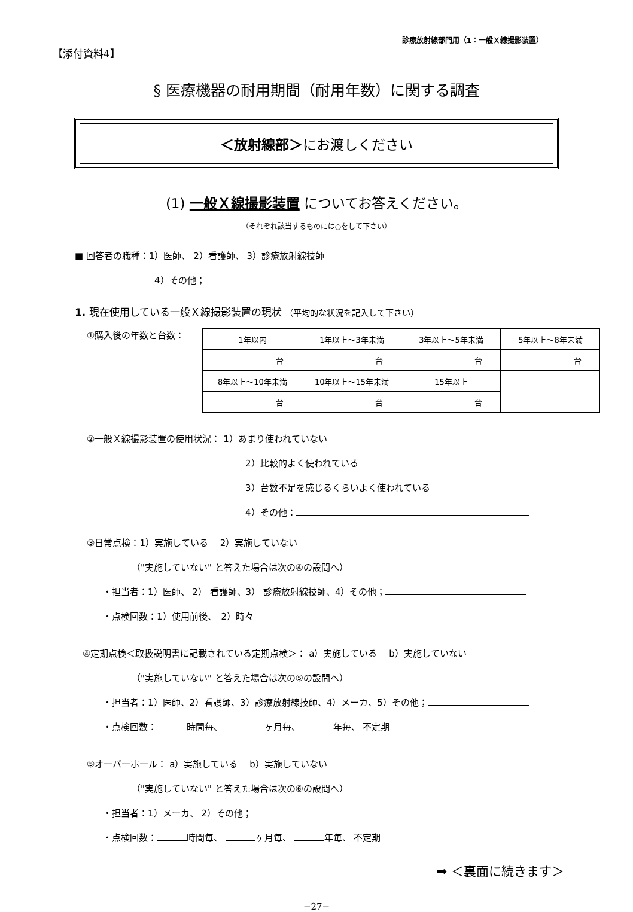【添付資料4】 診療放射線部門用（1：一般Ｘ線撮影装置）
§ 医療機器の耐用期間（耐用年数）に関する調査
＜放射線部＞にお渡しください
(1) 一般Ｘ線撮影装置 についてお答えください。
（それぞれ該当するものには○をして下さい）
■ 回答者の職種：1）医師、 2）看護師、 3）診療放射線技師
4）その他；
1. 現在使用している一般Ｘ線撮影装置の現状 （平均的な状況を記入して下さい）
①購入後の年数と台数：
| 1年以内 | 1年以上〜3年未満 | 3年以上〜5年未満 | 5年以上〜8年未満 |
| 台 | 台 | 台 | 台 |
| 8年以上〜10年未満 | 10年以上〜15年未満 | 15年以上 | |
| 台 | 台 | 台 | |
②一般Ｘ線撮影装置の使用状況： 1）あまり使われていない
2）比較的よく使われている
3）台数不足を感じるくらいよく使われている
4）その他：
③日常点検：1）実施している　 2）実施していない
（"実施していない" と答えた場合は次の④の設問へ）
・担当者：1）医師、 2） 看護師、3） 診療放射線技師、4）その他；
・点検回数：1）使用前後、　2）時々
④定期点検＜取扱説明書に記載されている定期点検＞： a）実施している　 b）実施していない
（"実施していない" と答えた場合は次の⑤の設問へ）
・担当者：1）医師、2）看護師、3）診療放射線技師、4）メーカ、5）その他；
・点検回数： 時間毎、 ヶ月毎、 年毎、 不定期
⑤オーバーホール： a）実施している　 b）実施していない
（"実施していない" と答えた場合は次の⑥の設問へ）
・担当者：1）メーカ、 2）その他；
・点検回数： 時間毎、 ヶ月毎、 年毎、 不定期
➡ ＜裏面に続きます＞
−27−